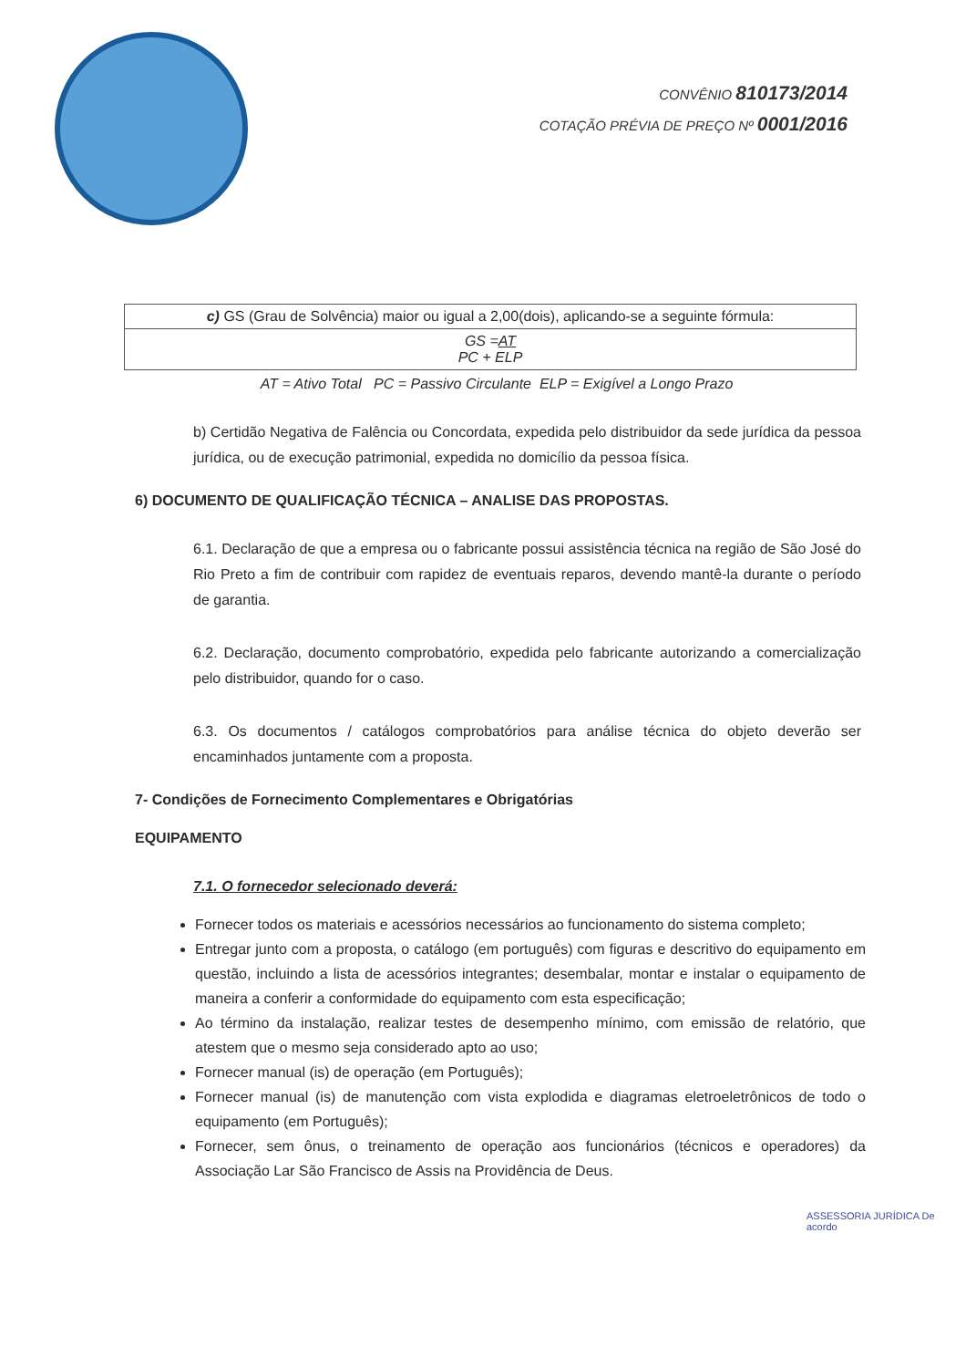CONVÊNIO 810173/2014
COTAÇÃO PRÉVIA DE PREÇO Nº 0001/2016
| c) GS (Grau de Solvência) maior ou igual a 2,00(dois), aplicando-se a seguinte fórmula: |
| GS = AT PC + ELP |
AT = Ativo Total PC = Passivo Circulante ELP = Exigível a Longo Prazo
b) Certidão Negativa de Falência ou Concordata, expedida pelo distribuidor da sede jurídica da pessoa jurídica, ou de execução patrimonial, expedida no domicílio da pessoa física.
6) DOCUMENTO DE QUALIFICAÇÃO TÉCNICA – ANALISE DAS PROPOSTAS.
6.1. Declaração de que a empresa ou o fabricante possui assistência técnica na região de São José do Rio Preto a fim de contribuir com rapidez de eventuais reparos, devendo mantê-la durante o período de garantia.
6.2. Declaração, documento comprobatório, expedida pelo fabricante autorizando a comercialização pelo distribuidor, quando for o caso.
6.3. Os documentos / catálogos comprobatórios para análise técnica do objeto deverão ser encaminhados juntamente com a proposta.
7- Condições de Fornecimento Complementares e Obrigatórias
EQUIPAMENTO
7.1. O fornecedor selecionado deverá:
Fornecer todos os materiais e acessórios necessários ao funcionamento do sistema completo;
Entregar junto com a proposta, o catálogo (em português) com figuras e descritivo do equipamento em questão, incluindo a lista de acessórios integrantes; desembalar, montar e instalar o equipamento de maneira a conferir a conformidade do equipamento com esta especificação;
Ao término da instalação, realizar testes de desempenho mínimo, com emissão de relatório, que atestem que o mesmo seja considerado apto ao uso;
Fornecer manual (is) de operação (em Português);
Fornecer manual (is) de manutenção com vista explodida e diagramas eletroeletrônicos de todo o equipamento (em Português);
Fornecer, sem ônus, o treinamento de operação aos funcionários (técnicos e operadores) da Associação Lar São Francisco de Assis na Providência de Deus.
ASSESSORIA JURÍDICA De acordo